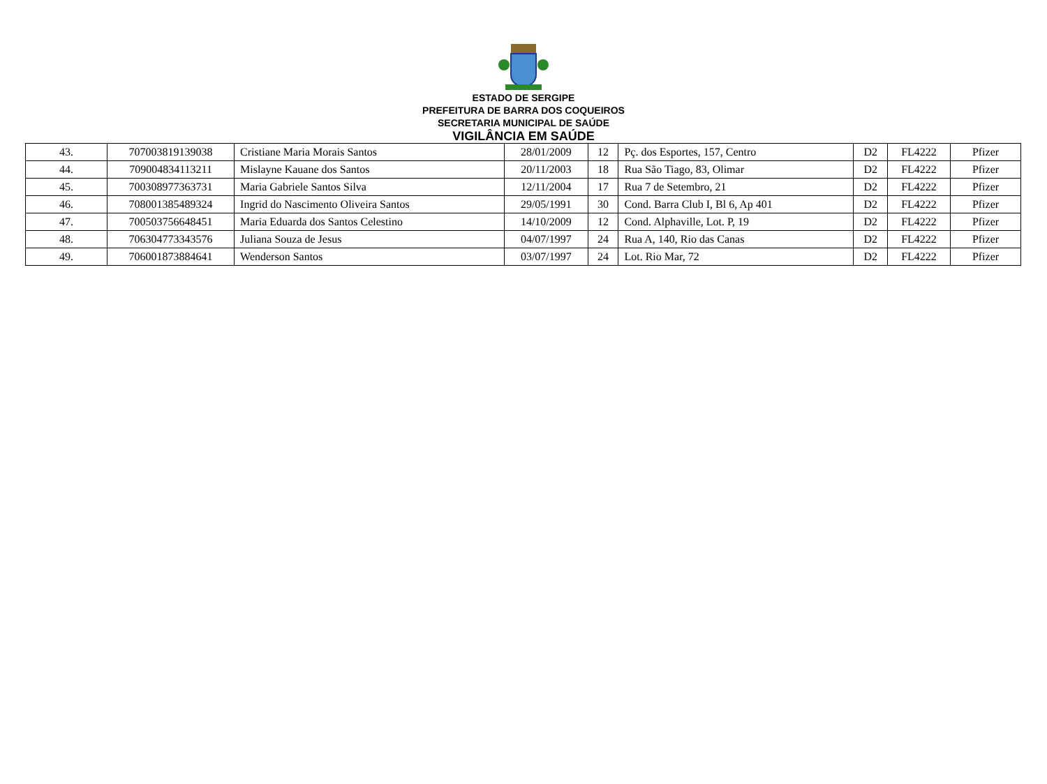ESTADO DE SERGIPE
PREFEITURA DE BARRA DOS COQUEIROS
SECRETARIA MUNICIPAL DE SAÚDE
VIGILÂNCIA EM SAÚDE
| 43. | 707003819139038 | Cristiane Maria Morais Santos | 28/01/2009 | 12 | Pç. dos Esportes, 157, Centro | D2 | FL4222 | Pfizer |
| 44. | 709004834113211 | Mislayne Kauane dos Santos | 20/11/2003 | 18 | Rua São Tiago, 83, Olimar | D2 | FL4222 | Pfizer |
| 45. | 700308977363731 | Maria Gabriele Santos Silva | 12/11/2004 | 17 | Rua 7 de Setembro, 21 | D2 | FL4222 | Pfizer |
| 46. | 708001385489324 | Ingrid do Nascimento Oliveira Santos | 29/05/1991 | 30 | Cond. Barra Club I, Bl 6, Ap 401 | D2 | FL4222 | Pfizer |
| 47. | 700503756648451 | Maria Eduarda dos Santos Celestino | 14/10/2009 | 12 | Cond. Alphaville, Lot. P, 19 | D2 | FL4222 | Pfizer |
| 48. | 706304773343576 | Juliana Souza de Jesus | 04/07/1997 | 24 | Rua A, 140, Rio das Canas | D2 | FL4222 | Pfizer |
| 49. | 706001873884641 | Wenderson Santos | 03/07/1997 | 24 | Lot. Rio Mar, 72 | D2 | FL4222 | Pfizer |